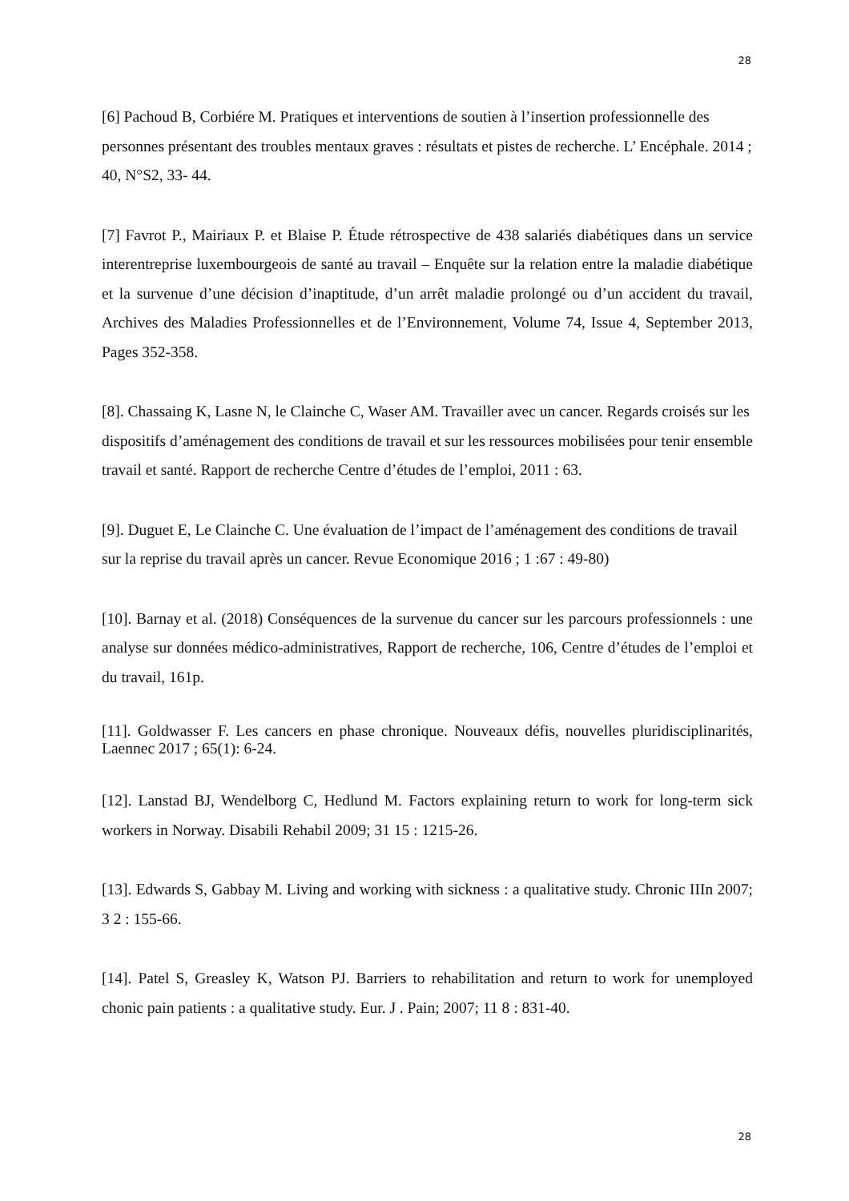28
[6] Pachoud B, Corbiére M. Pratiques et interventions de soutien à l’insertion professionnelle des personnes présentant des troubles mentaux graves : résultats et pistes de recherche. L’ Encéphale. 2014 ; 40, N°S2, 33- 44.
[7] Favrot P., Mairiaux P. et Blaise P. Étude rétrospective de 438 salariés diabétiques dans un service interentreprise luxembourgeois de santé au travail – Enquête sur la relation entre la maladie diabétique et la survenue d’une décision d’inaptitude, d’un arrêt maladie prolongé ou d’un accident du travail, Archives des Maladies Professionnelles et de l’Environnement, Volume 74, Issue 4, September 2013, Pages 352-358.
[8]. Chassaing K, Lasne N, le Clainche C, Waser AM. Travailler avec un cancer. Regards croisés sur les dispositifs d’aménagement des conditions de travail et sur les ressources mobilisées pour tenir ensemble travail et santé. Rapport de recherche Centre d’études de l’emploi, 2011 : 63.
[9]. Duguet E, Le Clainche C. Une évaluation de l’impact de l’aménagement des conditions de travail sur la reprise du travail après un cancer. Revue Economique 2016 ; 1 :67 : 49-80)
[10]. Barnay et al. (2018) Conséquences de la survenue du cancer sur les parcours professionnels : une analyse sur données médico-administratives, Rapport de recherche, 106, Centre d’études de l’emploi et du travail, 161p.
[11]. Goldwasser F. Les cancers en phase chronique. Nouveaux défis, nouvelles pluridisciplinarités, Laennec 2017 ; 65(1): 6-24.
[12]. Lanstad BJ, Wendelborg C, Hedlund M. Factors explaining return to work for long-term sick workers in Norway. Disabili Rehabil 2009; 31 15 : 1215-26.
[13]. Edwards S, Gabbay M. Living and working with sickness : a qualitative study. Chronic IIIn 2007; 3 2 : 155-66.
[14]. Patel S, Greasley K, Watson PJ. Barriers to rehabilitation and return to work for unemployed chonic pain patients : a qualitative study. Eur. J . Pain; 2007; 11 8 : 831-40.
28